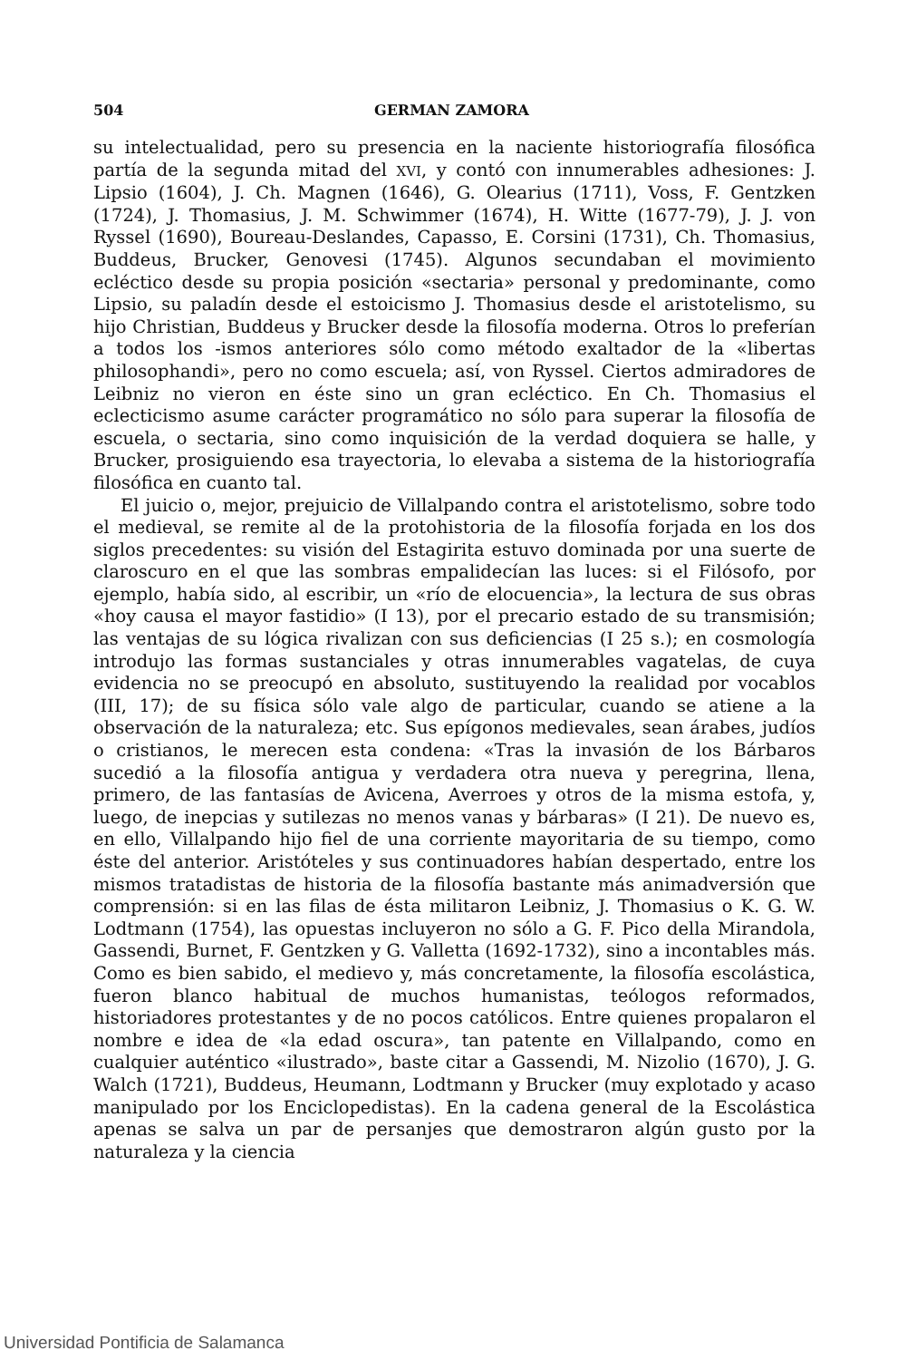504 GERMAN ZAMORA
su intelectualidad, pero su presencia en la naciente historiografía filosófica partía de la segunda mitad del XVI, y contó con innumerables adhesiones: J. Lipsio (1604), J. Ch. Magnen (1646), G. Olearius (1711), Voss, F. Gentzken (1724), J. Thomasius, J. M. Schwimmer (1674), H. Witte (1677-79), J. J. von Ryssel (1690), Boureau-Deslandes, Capasso, E. Corsini (1731), Ch. Thomasius, Buddeus, Brucker, Genovesi (1745). Algunos secundaban el movimiento ecléctico desde su propia posición «sectaria» personal y predominante, como Lipsio, su paladín desde el estoicismo J. Thomasius desde el aristotelismo, su hijo Christian, Buddeus y Brucker desde la filosofía moderna. Otros lo preferían a todos los -ismos anteriores sólo como método exaltador de la «libertas philosophandi», pero no como escuela; así, von Ryssel. Ciertos admiradores de Leibniz no vieron en éste sino un gran ecléctico. En Ch. Thomasius el eclecticismo asume carácter programático no sólo para superar la filosofía de escuela, o sectaria, sino como inquisición de la verdad doquiera se halle, y Brucker, prosiguiendo esa trayectoria, lo elevaba a sistema de la historiografía filosófica en cuanto tal.
El juicio o, mejor, prejuicio de Villalpando contra el aristotelismo, sobre todo el medieval, se remite al de la protohistoria de la filosofía forjada en los dos siglos precedentes: su visión del Estagirita estuvo dominada por una suerte de claroscuro en el que las sombras empalidecían las luces: si el Filósofo, por ejemplo, había sido, al escribir, un «río de elocuencia», la lectura de sus obras «hoy causa el mayor fastidio» (I 13), por el precario estado de su transmisión; las ventajas de su lógica rivalizan con sus deficiencias (I 25 s.); en cosmología introdujo las formas sustanciales y otras innumerables vagatelas, de cuya evidencia no se preocupó en absoluto, sustituyendo la realidad por vocablos (III, 17); de su física sólo vale algo de particular, cuando se atiene a la observación de la naturaleza; etc. Sus epígonos medievales, sean árabes, judíos o cristianos, le merecen esta condena: «Tras la invasión de los Bárbaros sucedió a la filosofía antigua y verdadera otra nueva y peregrina, llena, primero, de las fantasías de Avicena, Averroes y otros de la misma estofa, y, luego, de inepcias y sutilezas no menos vanas y bárbaras» (I 21). De nuevo es, en ello, Villalpando hijo fiel de una corriente mayoritaria de su tiempo, como éste del anterior. Aristóteles y sus continuadores habían despertado, entre los mismos tratadistas de historia de la filosofía bastante más animadversión que comprensión: si en las filas de ésta militaron Leibniz, J. Thomasius o K. G. W. Lodtmann (1754), las opuestas incluyeron no sólo a G. F. Pico della Mirandola, Gassendi, Burnet, F. Gentzken y G. Valletta (1692-1732), sino a incontables más. Como es bien sabido, el medievo y, más concretamente, la filosofía escolástica, fueron blanco habitual de muchos humanistas, teólogos reformados, historiadores protestantes y de no pocos católicos. Entre quienes propalaron el nombre e idea de «la edad oscura», tan patente en Villalpando, como en cualquier auténtico «ilustrado», baste citar a Gassendi, M. Nizolio (1670), J. G. Walch (1721), Buddeus, Heumann, Lodtmann y Brucker (muy explotado y acaso manipulado por los Enciclopedistas). En la cadena general de la Escolástica apenas se salva un par de persanjes que demostraron algún gusto por la naturaleza y la ciencia
Universidad Pontificia de Salamanca